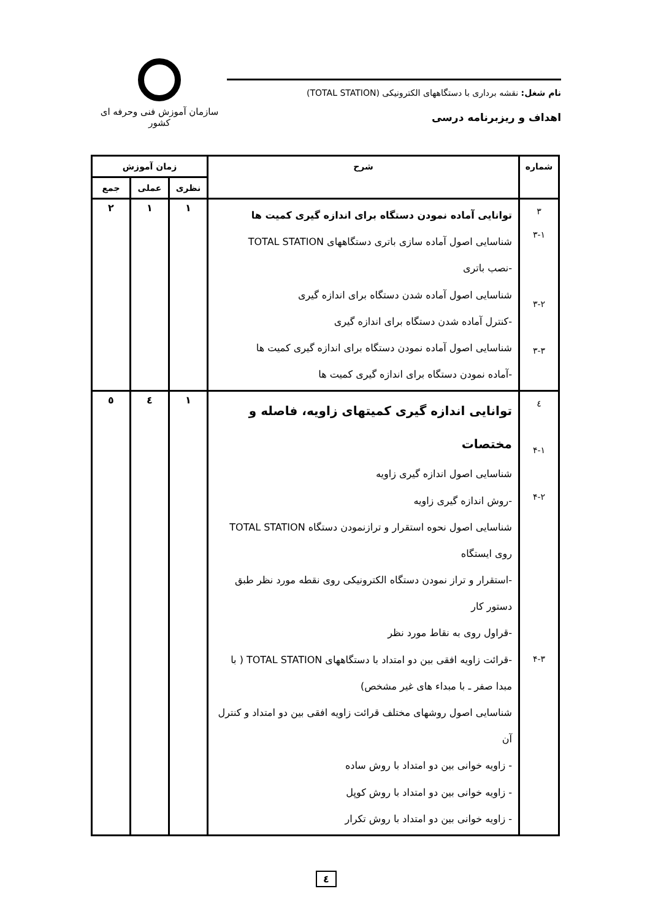نام شغل: نقشه برداری با دستگاههای الکترونیکی (TOTAL STATION)
اهداف و ریزبرنامه درسی
سازمان آموزش فنی وحرفه ای کشور
| شماره | شرح | زمان آموزش | | |
| --- | --- | --- | --- | --- |
| | | نظری | عملی | جمع |
| ۳ ۳-۱ ۳-۲ ۳-۳ | توانایی آماده نمودن دستگاه برای اندازه گیری کمیت ها شناسایی اصول آماده سازی باتری دستگاههای TOTAL STATION -نصب باتری شناسایی اصول آماده شدن دستگاه برای اندازه گیری -کنترل آماده شدن دستگاه برای اندازه گیری شناسایی اصول آماده نمودن دستگاه برای اندازه گیری کمیت ها -آماده نمودن دستگاه برای اندازه گیری کمیت ها | ۱ | ۱ | ۲ |
| ٤ ۴-۱ ۴-۲ ۴-۳ | توانایی اندازه گیری کمیتهای زاویه، فاصله و مختصات شناسایی اصول اندازه گیری زاویه -روش اندازه گیری زاویه شناسایی اصول نحوه استقرار و ترازنمودن دستگاه TOTAL STATION روی ایستگاه -استقرار و تراز نمودن دستگاه الکترونیکی روی نقطه مورد نظر طبق دستور کار -قراول روی به نقاط مورد نظر -قرائت زاویه افقی بین دو امتداد با دستگاههای TOTAL STATION ( با مبدا صفر ـ با مبداء های غیر مشخص) شناسایی اصول روشهای مختلف قرائت زاویه افقی بین دو امتداد و کنترل آن - زاویه خوانی بین دو امتداد با روش ساده - زاویه خوانی بین دو امتداد با روش کوپل - زاویه خوانی بین دو امتداد با روش تکرار | ۱ | ٤ | ٥ |
٤